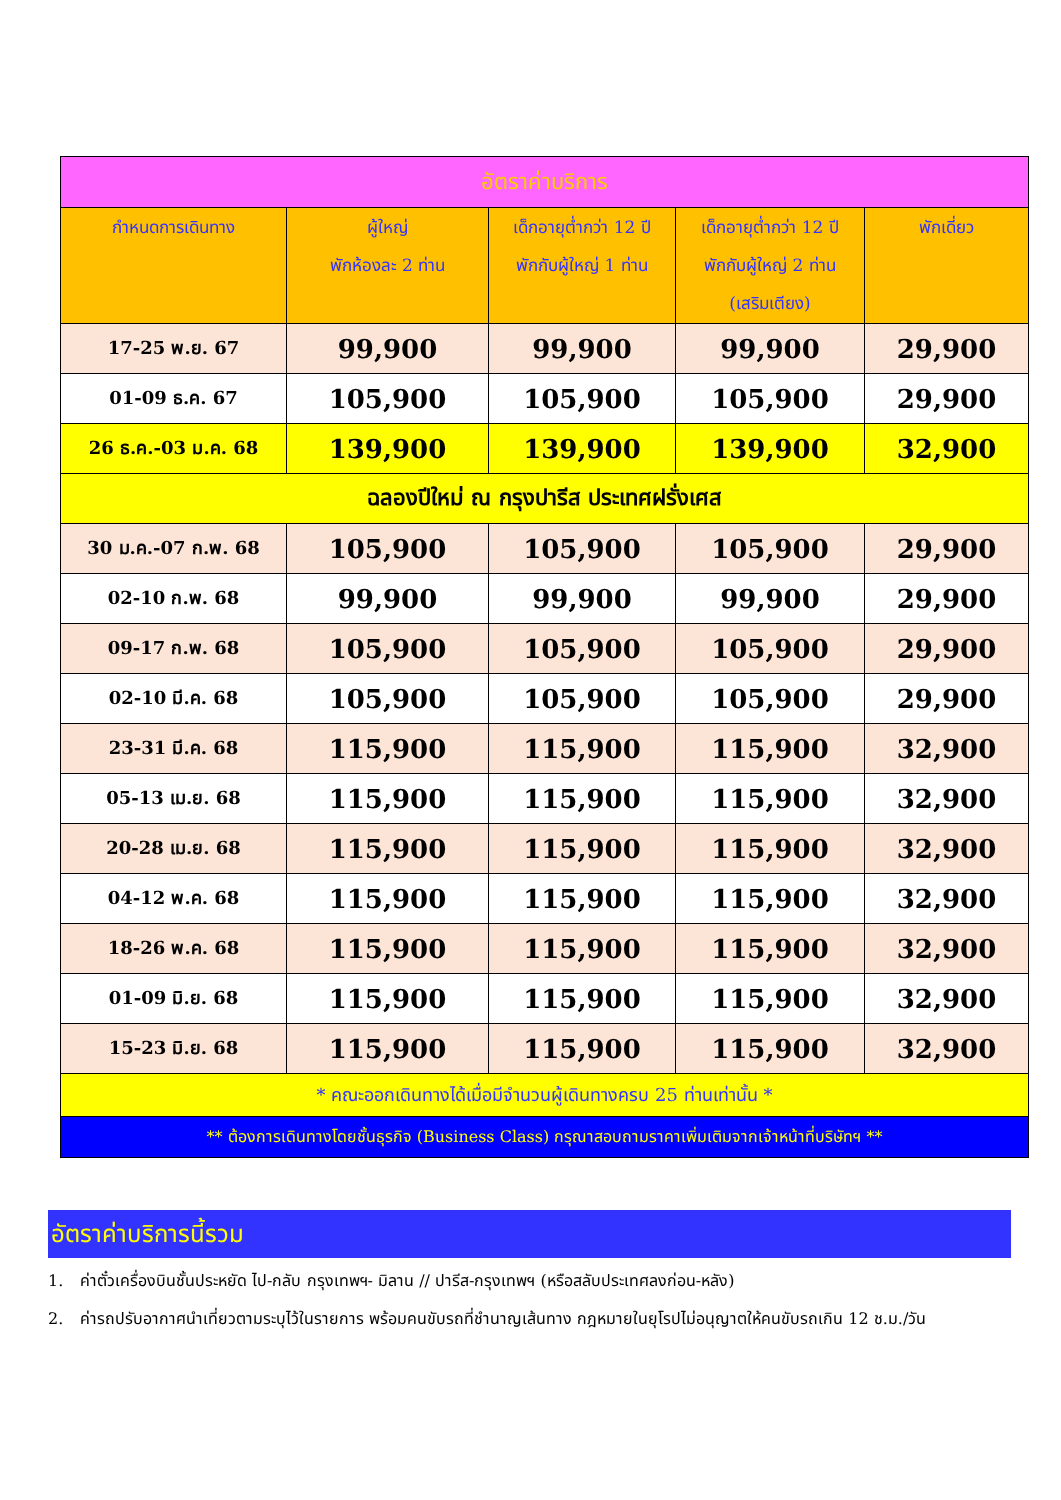| อัตราค่าบริการ | | | | |
| --- | --- | --- | --- | --- |
| กำหนดการเดินทาง | ผู้ใหญ่ พักห้องละ 2 ท่าน | เด็กอายุต่ำกว่า 12 ปี พักกับผู้ใหญ่ 1 ท่าน | เด็กอายุต่ำกว่า 12 ปี พักกับผู้ใหญ่ 2 ท่าน (เสริมเตียง) | พักเดี่ยว |
| 17-25 พ.ย. 67 | 99,900 | 99,900 | 99,900 | 29,900 |
| 01-09 ธ.ค. 67 | 105,900 | 105,900 | 105,900 | 29,900 |
| 26 ธ.ค.-03 ม.ค. 68 | 139,900 | 139,900 | 139,900 | 32,900 |
| ฉลองปีใหม่ ณ กรุงปารีส ประเทศฝรั่งเศส | | | | |
| 30 ม.ค.-07 ก.พ. 68 | 105,900 | 105,900 | 105,900 | 29,900 |
| 02-10 ก.พ. 68 | 99,900 | 99,900 | 99,900 | 29,900 |
| 09-17 ก.พ. 68 | 105,900 | 105,900 | 105,900 | 29,900 |
| 02-10 มี.ค. 68 | 105,900 | 105,900 | 105,900 | 29,900 |
| 23-31 มี.ค. 68 | 115,900 | 115,900 | 115,900 | 32,900 |
| 05-13 เม.ย. 68 | 115,900 | 115,900 | 115,900 | 32,900 |
| 20-28 เม.ย. 68 | 115,900 | 115,900 | 115,900 | 32,900 |
| 04-12 พ.ค. 68 | 115,900 | 115,900 | 115,900 | 32,900 |
| 18-26 พ.ค. 68 | 115,900 | 115,900 | 115,900 | 32,900 |
| 01-09 มิ.ย. 68 | 115,900 | 115,900 | 115,900 | 32,900 |
| 15-23 มิ.ย. 68 | 115,900 | 115,900 | 115,900 | 32,900 |
| * คณะออกเดินทางได้เมื่อมีจำนวนผู้เดินทางครบ 25 ท่านเท่านั้น * | | | | |
| ** ต้องการเดินทางโดยชั้นธุรกิจ (Business Class) กรุณาสอบถามราคาเพิ่มเติมจากเจ้าหน้าที่บริษัทฯ ** | | | | |
อัตราค่าบริการนี้รวม
1. ค่าตั๋วเครื่องบินชั้นประหยัด ไป-กลับ กรุงเทพฯ- มิลาน // ปารีส-กรุงเทพฯ (หรือสลับประเทศลงก่อน-หลัง)
2. ค่ารถปรับอากาศนำเที่ยวตามระบุไว้ในรายการ พร้อมคนขับรถที่ชำนาญเส้นทาง กฎหมายในยุโรปไม่อนุญาตให้คนขับรถเกิน 12 ช.ม./วัน